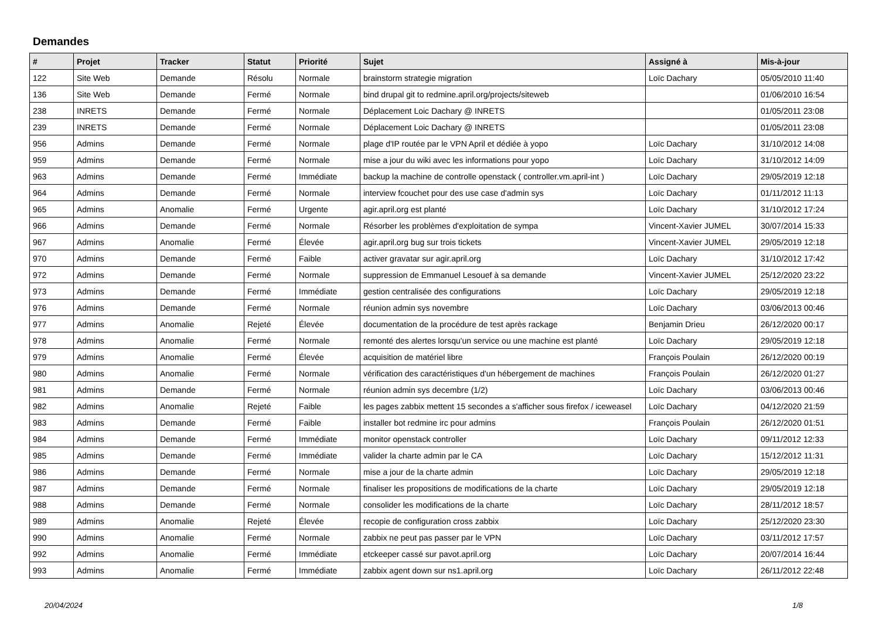Demandes
| # | Projet | Tracker | Statut | Priorité | Sujet | Assigné à | Mis-à-jour |
| --- | --- | --- | --- | --- | --- | --- | --- |
| 122 | Site Web | Demande | Résolu | Normale | brainstorm strategie migration | Loïc Dachary | 05/05/2010 11:40 |
| 136 | Site Web | Demande | Fermé | Normale | bind drupal git to redmine.april.org/projects/siteweb | | 01/06/2010 16:54 |
| 238 | INRETS | Demande | Fermé | Normale | Déplacement Loic Dachary @ INRETS | | 01/05/2011 23:08 |
| 239 | INRETS | Demande | Fermé | Normale | Déplacement Loic Dachary @ INRETS | | 01/05/2011 23:08 |
| 956 | Admins | Demande | Fermé | Normale | plage d'IP routée par le VPN April et dédiée à yopo | Loïc Dachary | 31/10/2012 14:08 |
| 959 | Admins | Demande | Fermé | Normale | mise a jour du wiki avec les informations pour yopo | Loïc Dachary | 31/10/2012 14:09 |
| 963 | Admins | Demande | Fermé | Immédiate | backup la machine de controlle openstack ( controller.vm.april-int ) | Loïc Dachary | 29/05/2019 12:18 |
| 964 | Admins | Demande | Fermé | Normale | interview fcouchet pour des use case d'admin sys | Loïc Dachary | 01/11/2012 11:13 |
| 965 | Admins | Anomalie | Fermé | Urgente | agir.april.org est planté | Loïc Dachary | 31/10/2012 17:24 |
| 966 | Admins | Demande | Fermé | Normale | Résorber les problèmes d'exploitation de sympa | Vincent-Xavier JUMEL | 30/07/2014 15:33 |
| 967 | Admins | Anomalie | Fermé | Élevée | agir.april.org bug sur trois tickets | Vincent-Xavier JUMEL | 29/05/2019 12:18 |
| 970 | Admins | Demande | Fermé | Faible | activer gravatar sur agir.april.org | Loïc Dachary | 31/10/2012 17:42 |
| 972 | Admins | Demande | Fermé | Normale | suppression de Emmanuel Lesouef à sa demande | Vincent-Xavier JUMEL | 25/12/2020 23:22 |
| 973 | Admins | Demande | Fermé | Immédiate | gestion centralisée des configurations | Loïc Dachary | 29/05/2019 12:18 |
| 976 | Admins | Demande | Fermé | Normale | réunion admin sys novembre | Loïc Dachary | 03/06/2013 00:46 |
| 977 | Admins | Anomalie | Rejeté | Élevée | documentation de la procédure de test après rackage | Benjamin Drieu | 26/12/2020 00:17 |
| 978 | Admins | Anomalie | Fermé | Normale | remonté des alertes lorsqu'un service ou une machine est planté | Loïc Dachary | 29/05/2019 12:18 |
| 979 | Admins | Anomalie | Fermé | Élevée | acquisition de matériel libre | François Poulain | 26/12/2020 00:19 |
| 980 | Admins | Anomalie | Fermé | Normale | vérification des caractéristiques d'un hébergement de machines | François Poulain | 26/12/2020 01:27 |
| 981 | Admins | Demande | Fermé | Normale | réunion admin sys decembre (1/2) | Loïc Dachary | 03/06/2013 00:46 |
| 982 | Admins | Anomalie | Rejeté | Faible | les pages zabbix mettent 15 secondes a s'afficher sous firefox / iceweasel | Loïc Dachary | 04/12/2020 21:59 |
| 983 | Admins | Demande | Fermé | Faible | installer bot redmine irc pour admins | François Poulain | 26/12/2020 01:51 |
| 984 | Admins | Demande | Fermé | Immédiate | monitor openstack controller | Loïc Dachary | 09/11/2012 12:33 |
| 985 | Admins | Demande | Fermé | Immédiate | valider la charte admin par le CA | Loïc Dachary | 15/12/2012 11:31 |
| 986 | Admins | Demande | Fermé | Normale | mise a jour de la charte admin | Loïc Dachary | 29/05/2019 12:18 |
| 987 | Admins | Demande | Fermé | Normale | finaliser les propositions de modifications de la charte | Loïc Dachary | 29/05/2019 12:18 |
| 988 | Admins | Demande | Fermé | Normale | consolider les modifications de la charte | Loïc Dachary | 28/11/2012 18:57 |
| 989 | Admins | Anomalie | Rejeté | Élevée | recopie de configuration cross zabbix | Loïc Dachary | 25/12/2020 23:30 |
| 990 | Admins | Anomalie | Fermé | Normale | zabbix ne peut pas passer par le VPN | Loïc Dachary | 03/11/2012 17:57 |
| 992 | Admins | Anomalie | Fermé | Immédiate | etckeeper cassé sur pavot.april.org | Loïc Dachary | 20/07/2014 16:44 |
| 993 | Admins | Anomalie | Fermé | Immédiate | zabbix agent down sur ns1.april.org | Loïc Dachary | 26/11/2012 22:48 |
20/04/2024 1/8